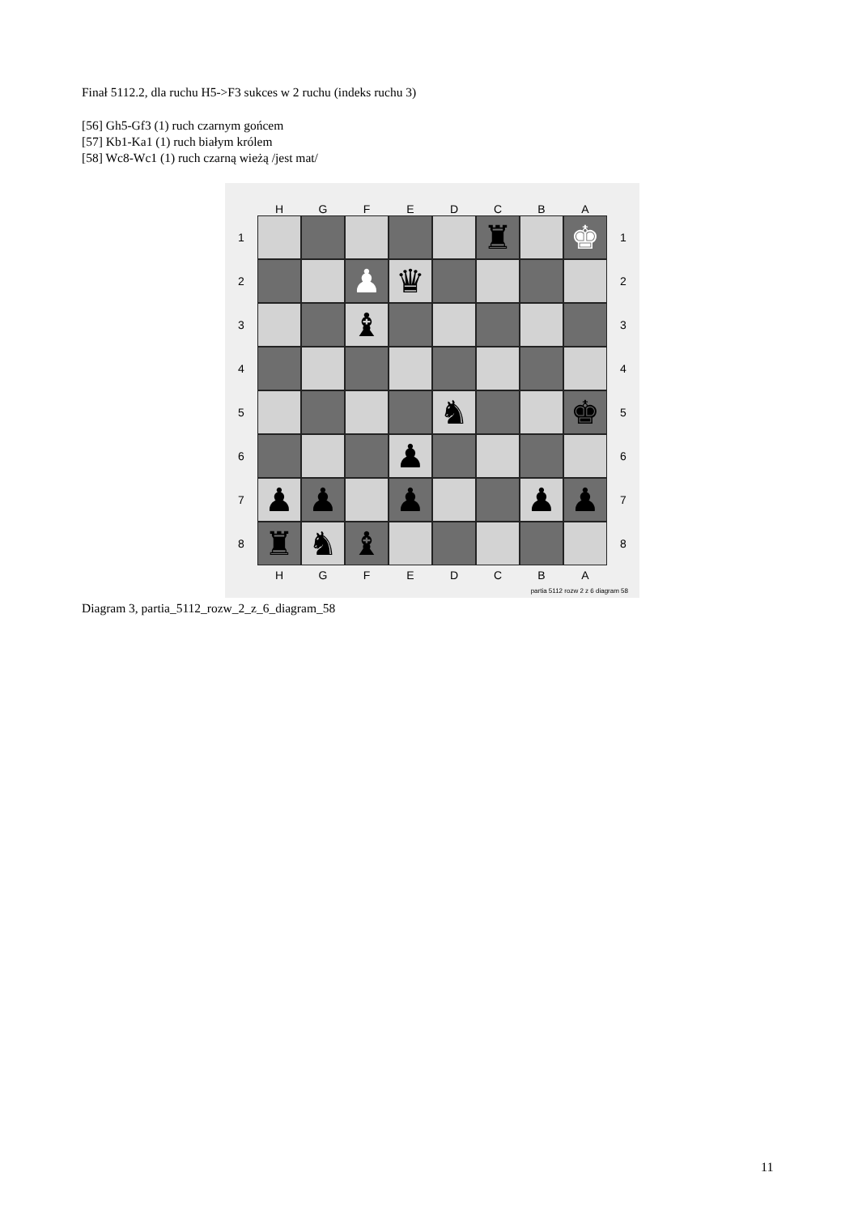Finał 5112.2, dla ruchu H5->F3 sukces w 2 ruchu (indeks ruchu 3)
[56] Gh5-Gf3 (1) ruch czarnym gońcem
[57] Kb1-Ka1 (1) ruch białym królem
[58] Wc8-Wc1 (1) ruch czarną wieżą /jest mat/
HGFEDCBA
1
♜ ♚
1
2
♟ ♛
2
3
♝
3
4 4
5
♞ ♚
5
6
♟
6
7
♟ ♟ ♟ ♟ ♟
7
8
♜ ♞ ♝
8
HGFEDCBA
partia 5112 rozw 2 z 6 diagram 58
Diagram 3, partia_5112_rozw_2_z_6_diagram_58
11